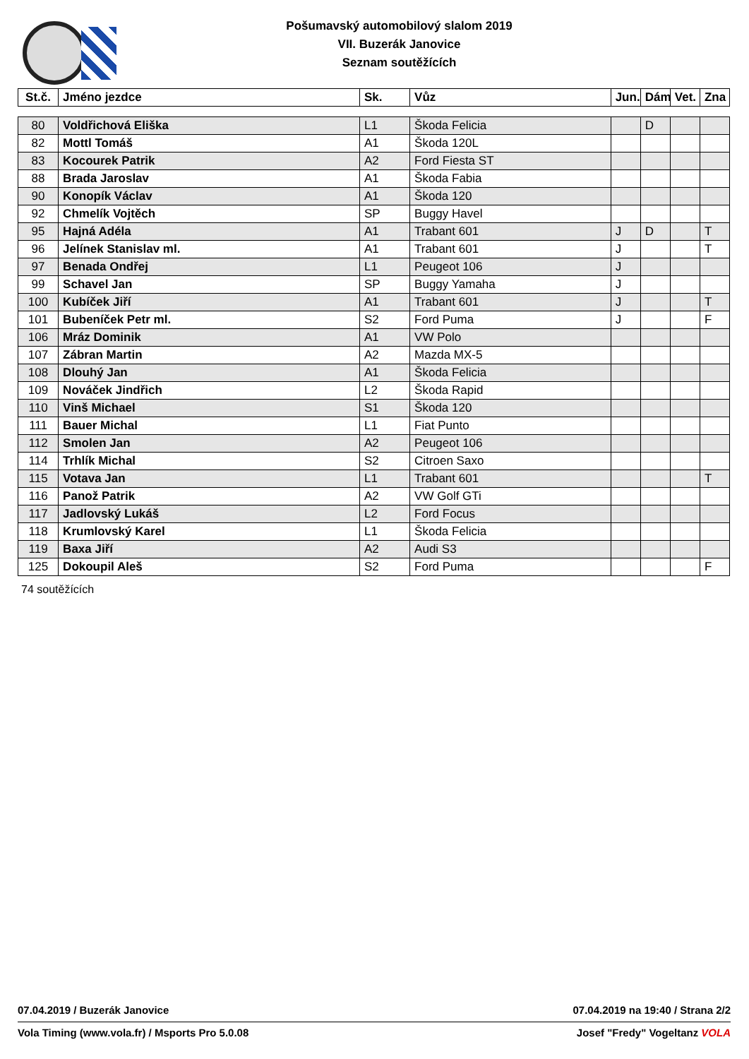Pošumavský automobilový slalom 2019
VII. Buzerák Janovice
Seznam soutěžících
| St.č. | Jméno jezdce | Sk. | Vůz | Jun. | Dám | Vet. | Zna |
| --- | --- | --- | --- | --- | --- | --- | --- |
| 80 | Voldřichová Eliška | L1 | Škoda Felicia | | D | | |
| 82 | Mottl Tomáš | A1 | Škoda 120L | | | | |
| 83 | Kocourek Patrik | A2 | Ford Fiesta ST | | | | |
| 88 | Brada Jaroslav | A1 | Škoda Fabia | | | | |
| 90 | Konopík Václav | A1 | Škoda 120 | | | | |
| 92 | Chmelík Vojtěch | SP | Buggy Havel | | | | |
| 95 | Hajná Adéla | A1 | Trabant 601 | J | D | | T |
| 96 | Jelínek Stanislav ml. | A1 | Trabant 601 | J | | | T |
| 97 | Benada Ondřej | L1 | Peugeot 106 | J | | | |
| 99 | Schavel Jan | SP | Buggy Yamaha | J | | | |
| 100 | Kubíček Jiří | A1 | Trabant 601 | J | | | T |
| 101 | Bubeníček Petr ml. | S2 | Ford Puma | J | | | F |
| 106 | Mráz Dominik | A1 | VW Polo | | | | |
| 107 | Zábran Martin | A2 | Mazda MX-5 | | | | |
| 108 | Dlouhý Jan | A1 | Škoda Felicia | | | | |
| 109 | Nováček Jindřich | L2 | Škoda Rapid | | | | |
| 110 | Vinš Michael | S1 | Škoda 120 | | | | |
| 111 | Bauer Michal | L1 | Fiat Punto | | | | |
| 112 | Smolen Jan | A2 | Peugeot 106 | | | | |
| 114 | Trhlík Michal | S2 | Citroen Saxo | | | | |
| 115 | Votava Jan | L1 | Trabant 601 | | | | T |
| 116 | Panož Patrik | A2 | VW Golf GTi | | | | |
| 117 | Jadlovský Lukáš | L2 | Ford Focus | | | | |
| 118 | Krumlovský Karel | L1 | Škoda Felicia | | | | |
| 119 | Baxa Jiří | A2 | Audi S3 | | | | |
| 125 | Dokoupil Aleš | S2 | Ford Puma | | | | F |
74 soutěžících
07.04.2019 / Buzerák Janovice 07.04.2019 na 19:40 / Strana 2/2
Vola Timing (www.vola.fr) / Msports Pro 5.0.08 Josef "Fredy" Vogeltanz VOLA